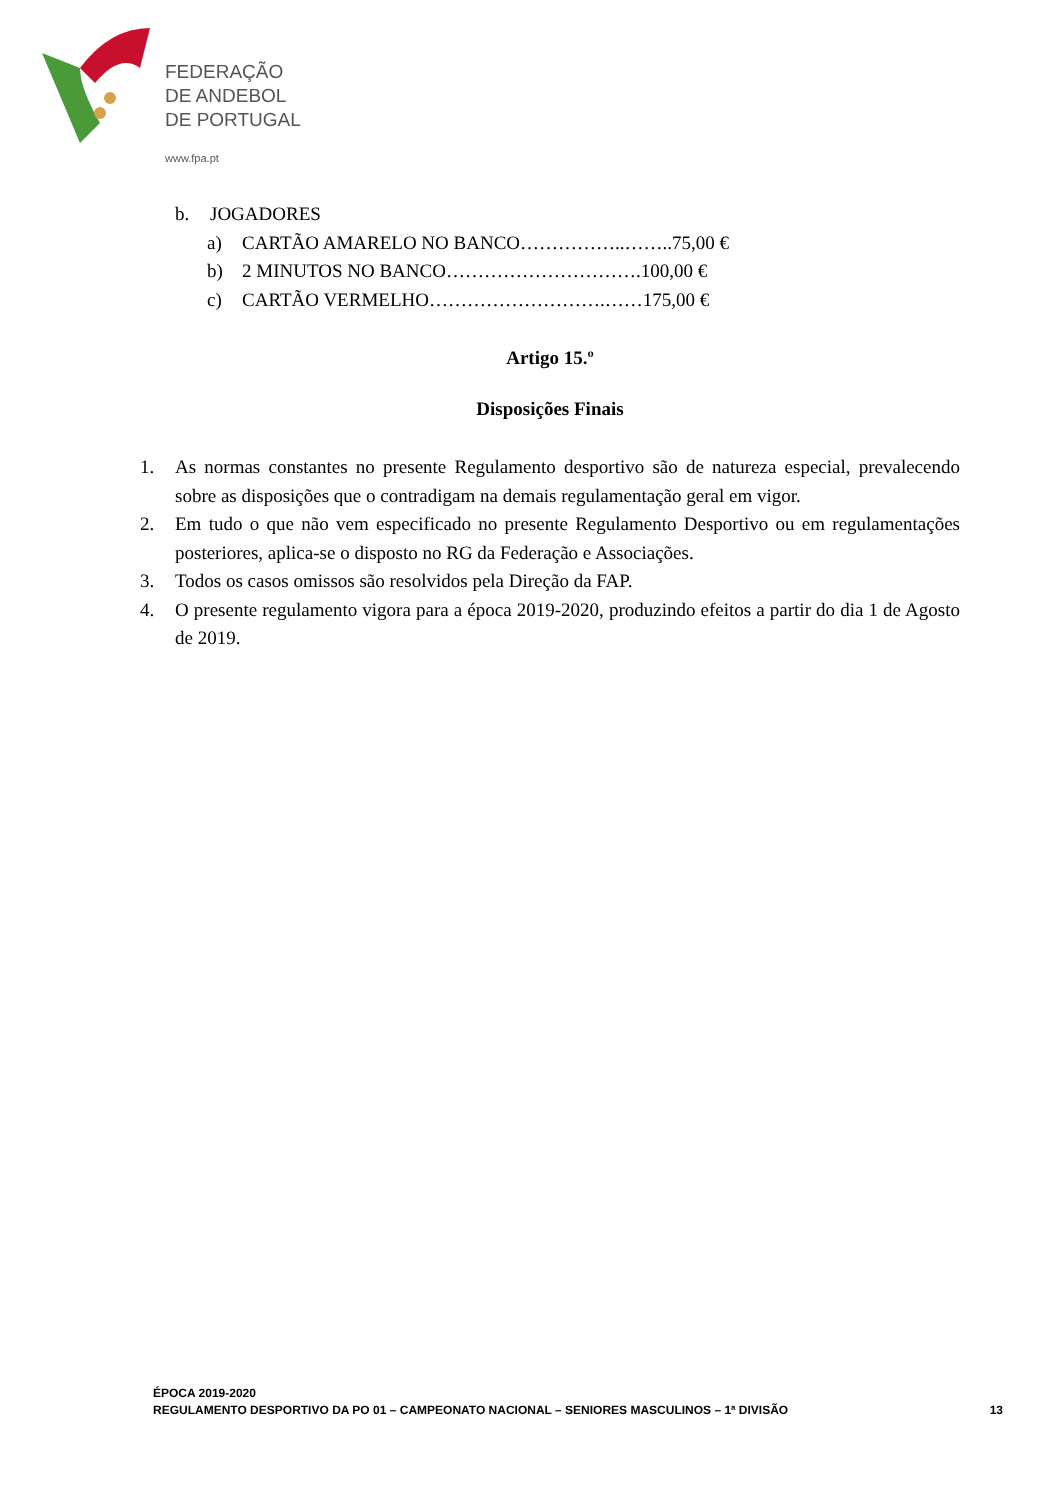FEDERAÇÃO
DE ANDEBOL
DE PORTUGAL
www.fpa.pt
b. JOGADORES
a) CARTÃO AMARELO NO BANCO……………..……..75,00 €
b) 2 MINUTOS NO BANCO………………………….100,00 €
c) CARTÃO VERMELHO……………………….……175,00 €
Artigo 15.º
Disposições Finais
1. As normas constantes no presente Regulamento desportivo são de natureza especial, prevalecendo sobre as disposições que o contradigam na demais regulamentação geral em vigor.
2. Em tudo o que não vem especificado no presente Regulamento Desportivo ou em regulamentações posteriores, aplica-se o disposto no RG da Federação e Associações.
3. Todos os casos omissos são resolvidos pela Direção da FAP.
4. O presente regulamento vigora para a época 2019-2020, produzindo efeitos a partir do dia 1 de Agosto de 2019.
ÉPOCA 2019-2020
REGULAMENTO DESPORTIVO DA PO 01 – CAMPEONATO NACIONAL – SENIORES MASCULINOS – 1ª DIVISÃO
13